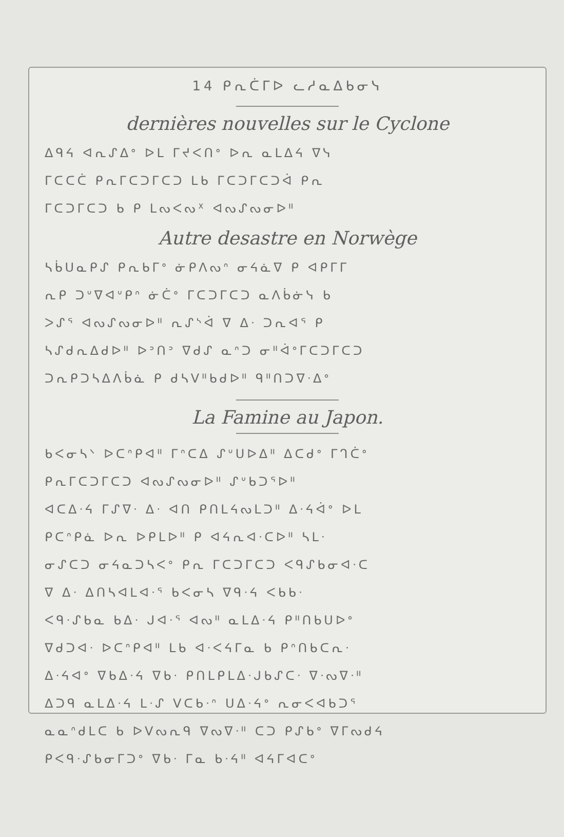14 ᑭᕆᑖᒥᐅ ᓚᓱᓇᐃᑲᓂᓭ
dernières nouvelles sur le Cyclone
ᐃᑫᔦ ᐊᕆᔑᐃᐤ ᐅᒪ ᒥᔪᐸᑎᐤ ᐅᕆ ᓇᒪᐃᔦ ᐁᓭ
ᒥᑕᑕᑖ ᑭᕆᒥᑕᑐᒥᑕᑐ ᒪᑲ ᒥᑕᑐᒥᑕᑐᐋ ᑭᕆ
ᒥᑕᑐᒥᑕᑐ ᑲ ᑭ ᒪᔓᐸᔓᕽ ᐊᔓᔑᔓᓂᐅᐦ
Autre desastre en Norwège
ᓴᑳᑌᓇᑭᔑ ᑭᕆᑲᒥᐤ ᓃᑭᐱᔓᐢ ᓂᔦᓈᐁ ᑭ ᐊᑭᒥᒥ
ᕆᑭ ᑐᐡᐁᐊᐡᑭᐢ ᓃᑖᐤ ᒥᑕᑐᒥᑕᑐ ᓇᐱᑳᓃᓭ ᑲ
ᐳᔑᕐ ᐊᔓᔑᔓᓂᐅᐦ ᕆᔑᔅᐋ ᐁ ᐃᐧ ᑐᕆᐊᕐ ᑭ
ᓴᔑᑯᕆᐃᑯᐅᐦ ᐅᐣᑎᐣ ᐁᑯᔑ ᓇᐢᑐ ᓂᐦᐋᐤᒥᑕᑐᒥᑕᑐ
ᑐᕆᑭᑐᓴᐃᐱᑳᓈ ᑭ ᑯᓴᐯᐦᑲᑯᐅᐦ ᑫᐦᑎᑐᐁᐧᐃᐤ
La Famine au Japon.
ᑲᐸᓂᓴᐠ ᐅᑕᐢᑭᐊᐦ ᒥᐢᑕᐃ ᔑᐡᑌᐅᐃᐦ ᐃᑕᑯᐤ ᒥᒉᑖᐤ
ᑭᕆᒥᑕᑐᒥᑕᑐ ᐊᔓᔑᔓᓂᐅᐦ ᔑᐡᑲᑐᕐᐅᐦ
ᐊᑕᐃᐧᔦ ᒥᔑᐁᐧ ᐃᐧ ᐊᑎ ᑭᑎᒪᔦᔓᒪᑐᐦ ᐃᐧᔦᐋᐤ ᐅᒪ
ᑭᑕᐢᑭᓈ ᐅᕆ ᐅᑭᒪᐅᐦ ᑭ ᐊᔦᕆᐊᐧᑕᐅᐦ ᓴᒪᐧ
ᓂᔑᑕᑐ ᓂᔦᓇᑐᓴᐸᐤ ᑭᕆ ᒥᑕᑐᒥᑕᑐ ᐸᑫᔑᑲᓂᐊᐧᑕ
ᐁ ᐃᐧ ᐃᑎᓴᐊᒪᐊᐧᕐ ᑲᐸᓂᓴ ᐁᑫᐧᔦ ᐸᑲᑲᐧ
ᐸᑫᐧᔑᑲᓇ ᑲᐃᐧ ᒍᐊᐧᕐ ᐊᔓᐦ ᓇᒪᐃᐧᔦ ᑭᐦᑎᑲᑌᐅᐤ
ᐁᑯᑐᐊᐧ ᐅᑕᐢᑭᐊᐦ ᒪᑲ ᐊᐧᐸᔦᒥᓇ ᑲ ᑭᐢᑎᑲᑕᕆᐧ
ᐃᐧᔦᐊᐤ ᐁᑲᐃᐧᔦ ᐁᑲᐧ ᑭᑎᒪᑭᒪᐃᐧᒍᑲᔑᑕᐧ ᐁᐧᔓᐁᐧᐦ
ᐃᑐᑫ ᓇᒪᐃᐧᔦ ᒪᐧᔑ ᐯᑕᑲᐧᐢ ᑌᐃᐧᔦᐤ ᕆᓂᐸᐊᑲᑐᕐ
ᓇᓇᐢᑯᒪᑕ ᑲ ᐅᐯᔓᕆᑫ ᐁᔓᐁᐧᐦ ᑕᑐ ᑭᔑᑲᐤ ᐁᒥᔓᑯᔦ
ᑭᐸᑫᐧᔑᑲᓂᒥᑐᐤ ᐁᑲᐧ ᒥᓇ ᑲᐧᔦᐦ ᐊᔦᒥᐊᑕᐤ